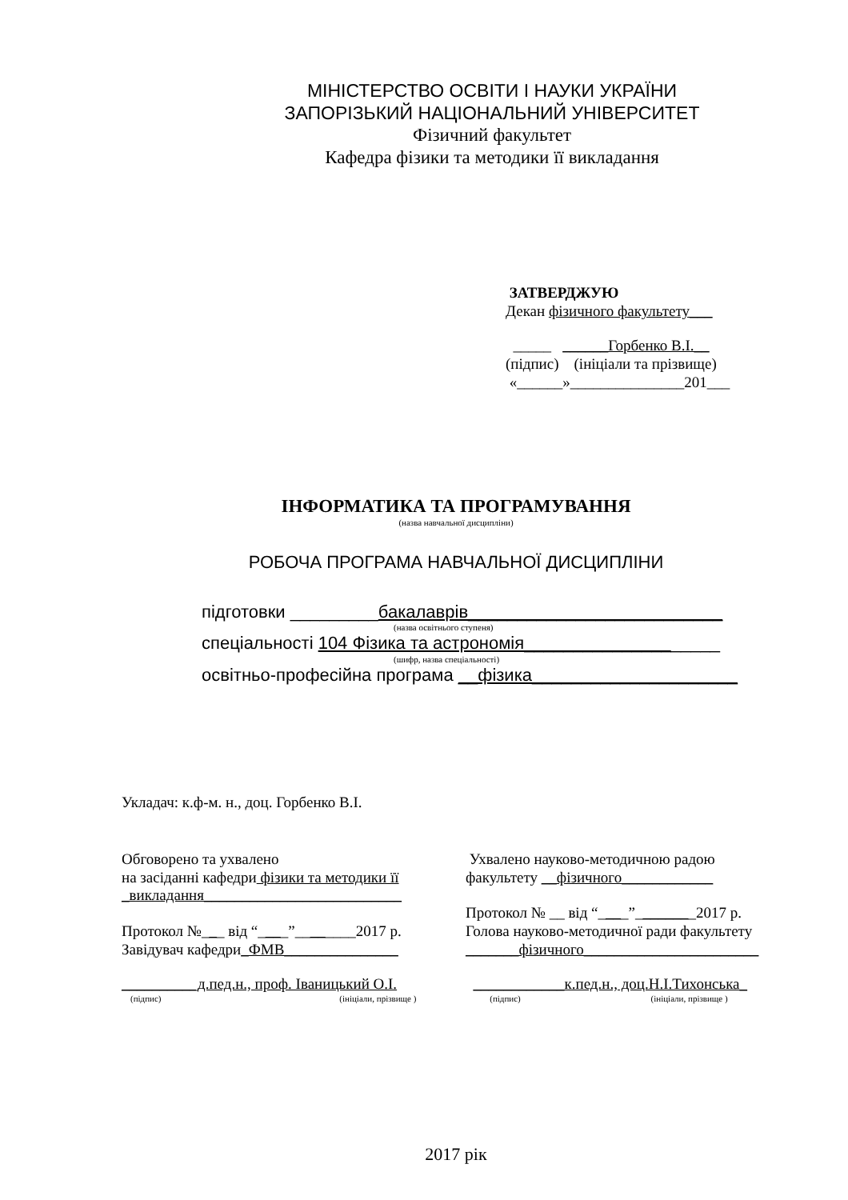МІНІСТЕРСТВО ОСВІТИ І НАУКИ УКРАЇНИ
ЗАПОРІЗЬКИЙ НАЦІОНАЛЬНИЙ УНІВЕРСИТЕТ
Фізичний факультет
Кафедра фізики та методики її викладання
ЗАТВЕРДЖУЮ
Декан фізичного факультету___
_____ ______Горбенко В.І.__
(підпис) (ініціали та прізвище)
«______»_______________201___
ІНФОРМАТИКА ТА ПРОГРАМУВАННЯ
(назва навчальної дисципліни)
РОБОЧА ПРОГРАМА НАВЧАЛЬНОЇ ДИСЦИПЛІНИ
підготовки _________бакалаврів__________________________
(назва освітнього ступеня)
спеціальності 104 Фізика та астрономія____________________
(шифр, назва спеціальності)
освітньо-професійна програма __фізика_____________________
Укладач: к.ф-м. н., доц. Горбенко В.І.
Обговорено та ухвалено
на засіданні кафедри фізики та методики її
_викладання__________________________
Протокол №___ від “____”________2017 р.
Завідувач кафедри_ФМВ_______________
__________д.пед.н., проф. Іваницький О.І.
(підпис) (ініціали, прізвище )
Ухвалено науково-методичною радою
факультету __фізичного____________
Протокол № __ від “____”________2017 р.
Голова науково-методичної ради факультету
_______фізичного_______________________
____________к.пед.н., доц.Н.І.Тихонська_
(підпис) (ініціали, прізвище )
2017 рік